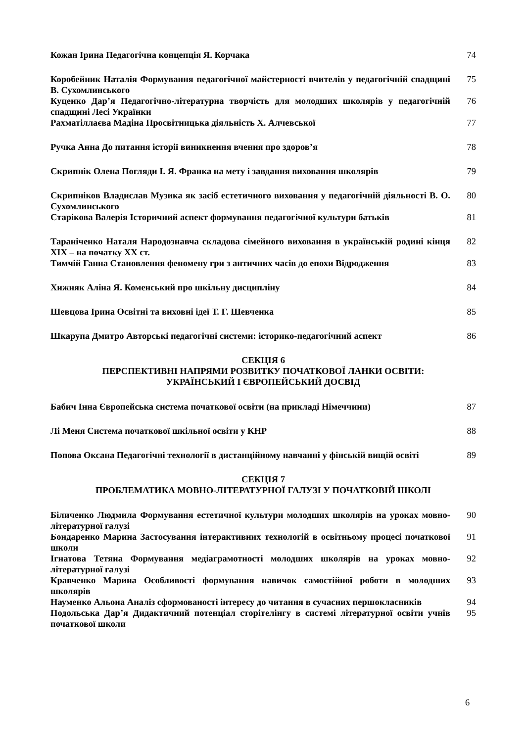Кожан Ірина Педагогічна концепція Я. Корчака 74
Коробейник Наталія Формування педагогічної майстерності вчителів у педагогічній спадщині В. Сухомлинського
75
Куценко Дар’я Педагогічно-літературна творчість для молодших школярів у педагогічній спадщині Лесі Українки
76
Рахматіллаєва Мадіна Просвітницька діяльність Х. Алчевської 77
Ручка Анна До питання історії виникнення вчення про здоров’я 78
Скрипнік Олена Погляди І. Я. Франка на мету і завдання виховання школярів
79
Скрипніков Владислав Музика як засіб естетичного виховання у педагогічній діяльності В. О. Сухомлинського
80
Старікова Валерія Історичний аспект формування педагогічної культури батьків
81
Тараніченко Наталя Народознавча складова сімейного виховання в українській родині кінця XIX – на початку XX ст.
82
Тимчій Ганна Становлення феномену гри з античних часів до епохи Відродження
83
Хижняк Аліна Я. Коменський про шкільну дисципліну 84
Шевцова Ірина Освітні та виховні ідеї Т. Г. Шевченка 85
Шкарупа Дмитро Авторські педагогічні системи: історико-педагогічний аспект
86
СЕКЦІЯ 6
ПЕРСПЕКТИВНІ НАПРЯМИ РОЗВИТКУ ПОЧАТКОВОЇ ЛАНКИ ОСВІТИ:
УКРАЇНСЬКИЙ І ЄВРОПЕЙСЬКИЙ ДОСВІД
Бабич Інна Європейська система початкової освіти (на прикладі Німеччини) 87
Лі Меня Система початкової шкільної освіти у КНР 88
Попова Оксана Педагогічні технології в дистанційному навчанні у фінській вищій освіті
89
СЕКЦІЯ 7
ПРОБЛЕМАТИКА МОВНО-ЛІТЕРАТУРНОЇ ГАЛУЗІ У ПОЧАТКОВІЙ ШКОЛІ
Біличенко Людмила Формування естетичної культури молодших школярів на уроках мовно-літературної галузі
90
Бондаренко Марина Застосування інтерактивних технологій в освітньому процесі початкової школи
91
Ігнатова Тетяна Формування медіаграмотності молодших школярів на уроках мовно-літературної галузі
92
Кравченко Марина Особливості формування навичок самостійної роботи в молодших школярів
93
Науменко Альона Аналіз сформованості інтересу до читання в сучасних першокласників
94
Подольська Дар’я Дидактичний потенціал сторітелінгу в системі літературної освіти учнів початкової школи
95
6